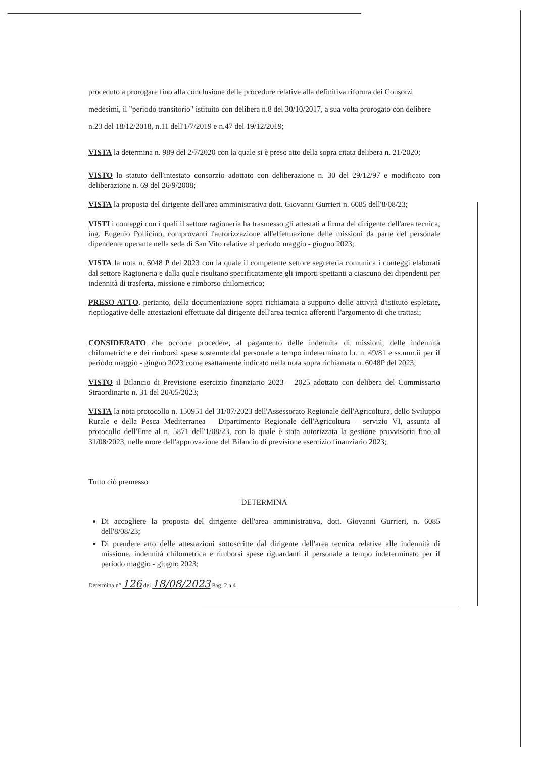proceduto a prorogare fino alla conclusione delle procedure relative alla definitiva riforma dei Consorzi medesimi, il "periodo transitorio" istituito con delibera n.8 del 30/10/2017, a sua volta prorogato con delibere n.23 del 18/12/2018, n.11 dell'1/7/2019 e n.47 del 19/12/2019;
VISTA la determina n. 989 del 2/7/2020 con la quale si è preso atto della sopra citata delibera n. 21/2020;
VISTO lo statuto dell'intestato consorzio adottato con deliberazione n. 30 del 29/12/97 e modificato con deliberazione n. 69 del 26/9/2008;
VISTA la proposta del dirigente dell'area amministrativa dott. Giovanni Gurrieri n. 6085 dell'8/08/23;
VISTI i conteggi con i quali il settore ragioneria ha trasmesso gli attestati a firma del dirigente dell'area tecnica, ing. Eugenio Pollicino, comprovanti l'autorizzazione all'effettuazione delle missioni da parte del personale dipendente operante nella sede di San Vito relative al periodo maggio - giugno 2023;
VISTA la nota n. 6048 P del 2023 con la quale il competente settore segreteria comunica i conteggi elaborati dal settore Ragioneria e dalla quale risultano specificatamente gli importi spettanti a ciascuno dei dipendenti per indennità di trasferta, missione e rimborso chilometrico;
PRESO ATTO, pertanto, della documentazione sopra richiamata a supporto delle attività d'istituto espletate, riepilogative delle attestazioni effettuate dal dirigente dell'area tecnica afferenti l'argomento di che trattasi;
CONSIDERATO che occorre procedere, al pagamento delle indennità di missioni, delle indennità chilometriche e dei rimborsi spese sostenute dal personale a tempo indeterminato l.r. n. 49/81 e ss.mm.ii per il periodo maggio - giugno 2023 come esattamente indicato nella nota sopra richiamata n. 6048P del 2023;
VISTO il Bilancio di Previsione esercizio finanziario 2023 – 2025 adottato con delibera del Commissario Straordinario n. 31 del 20/05/2023;
VISTA la nota protocollo n. 150951 del 31/07/2023 dell'Assessorato Regionale dell'Agricoltura, dello Sviluppo Rurale e della Pesca Mediterranea – Dipartimento Regionale dell'Agricoltura – servizio VI, assunta al protocollo dell'Ente al n. 5871 dell'1/08/23, con la quale è stata autorizzata la gestione provvisoria fino al 31/08/2023, nelle more dell'approvazione del Bilancio di previsione esercizio finanziario 2023;
Tutto ciò premesso
DETERMINA
Di accogliere la proposta del dirigente dell'area amministrativa, dott. Giovanni Gurrieri, n. 6085 dell'8/08/23;
Di prendere atto delle attestazioni sottoscritte dal dirigente dell'area tecnica relative alle indennità di missione, indennità chilometrica e rimborsi spese riguardanti il personale a tempo indeterminato per il periodo maggio - giugno 2023;
Determina n° 126 del 18/08/2023 Pag. 2 a 4